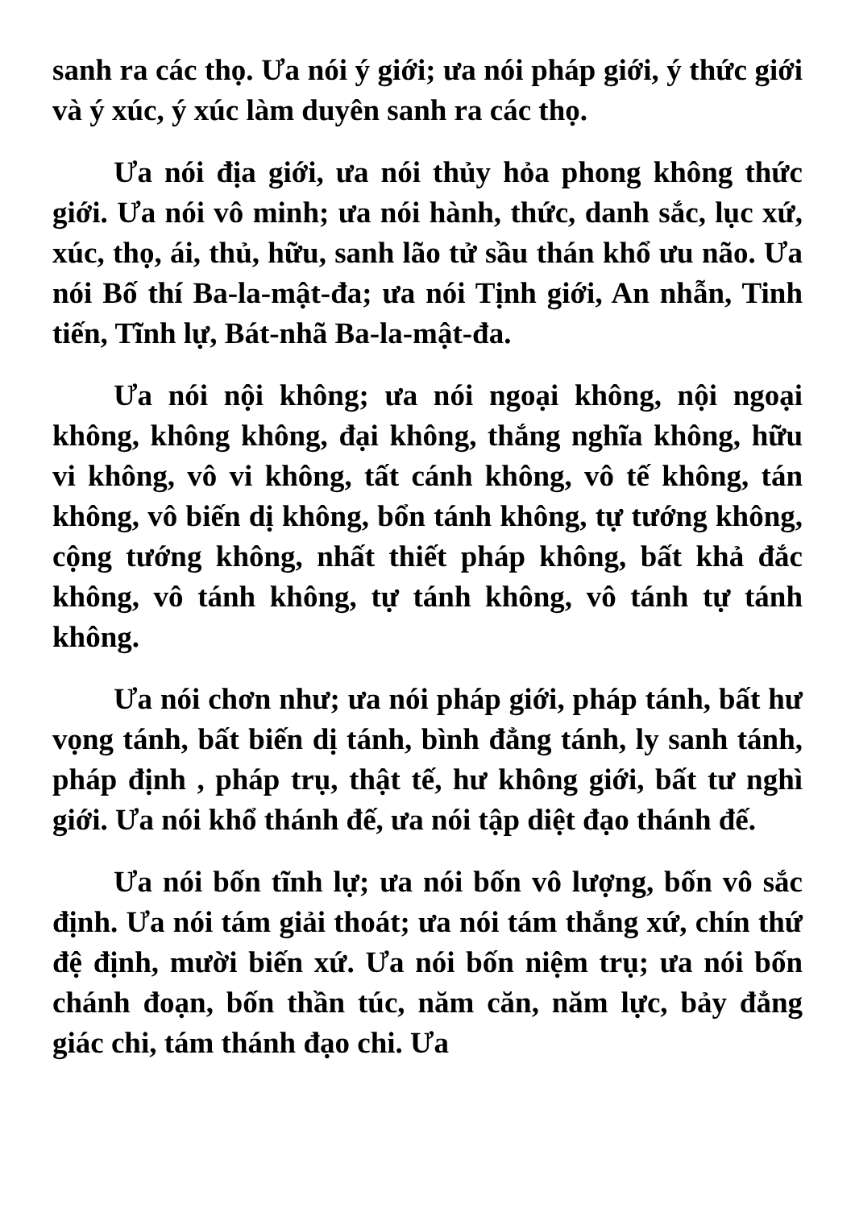sanh ra các thọ. Ưa nói ý giới; ưa nói pháp giới, ý thức giới và ý xúc, ý xúc làm duyên sanh ra các thọ.
Ưa nói địa giới, ưa nói thủy hỏa phong không thức giới. Ưa nói vô minh; ưa nói hành, thức, danh sắc, lục xứ, xúc, thọ, ái, thủ, hữu, sanh lão tử sầu thán khổ ưu não. Ưa nói Bố thí Ba-la-mật-đa; ưa nói Tịnh giới, An nhẫn, Tinh tiến, Tĩnh lự, Bát-nhã Ba-la-mật-đa.
Ưa nói nội không; ưa nói ngoại không, nội ngoại không, không không, đại không, thắng nghĩa không, hữu vi không, vô vi không, tất cánh không, vô tế không, tán không, vô biến dị không, bổn tánh không, tự tướng không, cộng tướng không, nhất thiết pháp không, bất khả đắc không, vô tánh không, tự tánh không, vô tánh tự tánh không.
Ưa nói chơn như; ưa nói pháp giới, pháp tánh, bất hư vọng tánh, bất biến dị tánh, bình đẳng tánh, ly sanh tánh, pháp định , pháp trụ, thật tế, hư không giới, bất tư nghì giới. Ưa nói khổ thánh đế, ưa nói tập diệt đạo thánh đế.
Ưa nói bốn tĩnh lự; ưa nói bốn vô lượng, bốn vô sắc định. Ưa nói tám giải thoát; ưa nói tám thắng xứ, chín thứ đệ định, mười biến xứ. Ưa nói bốn niệm trụ; ưa nói bốn chánh đoạn, bốn thần túc, năm căn, năm lực, bảy đẳng giác chi, tám thánh đạo chi. Ưa